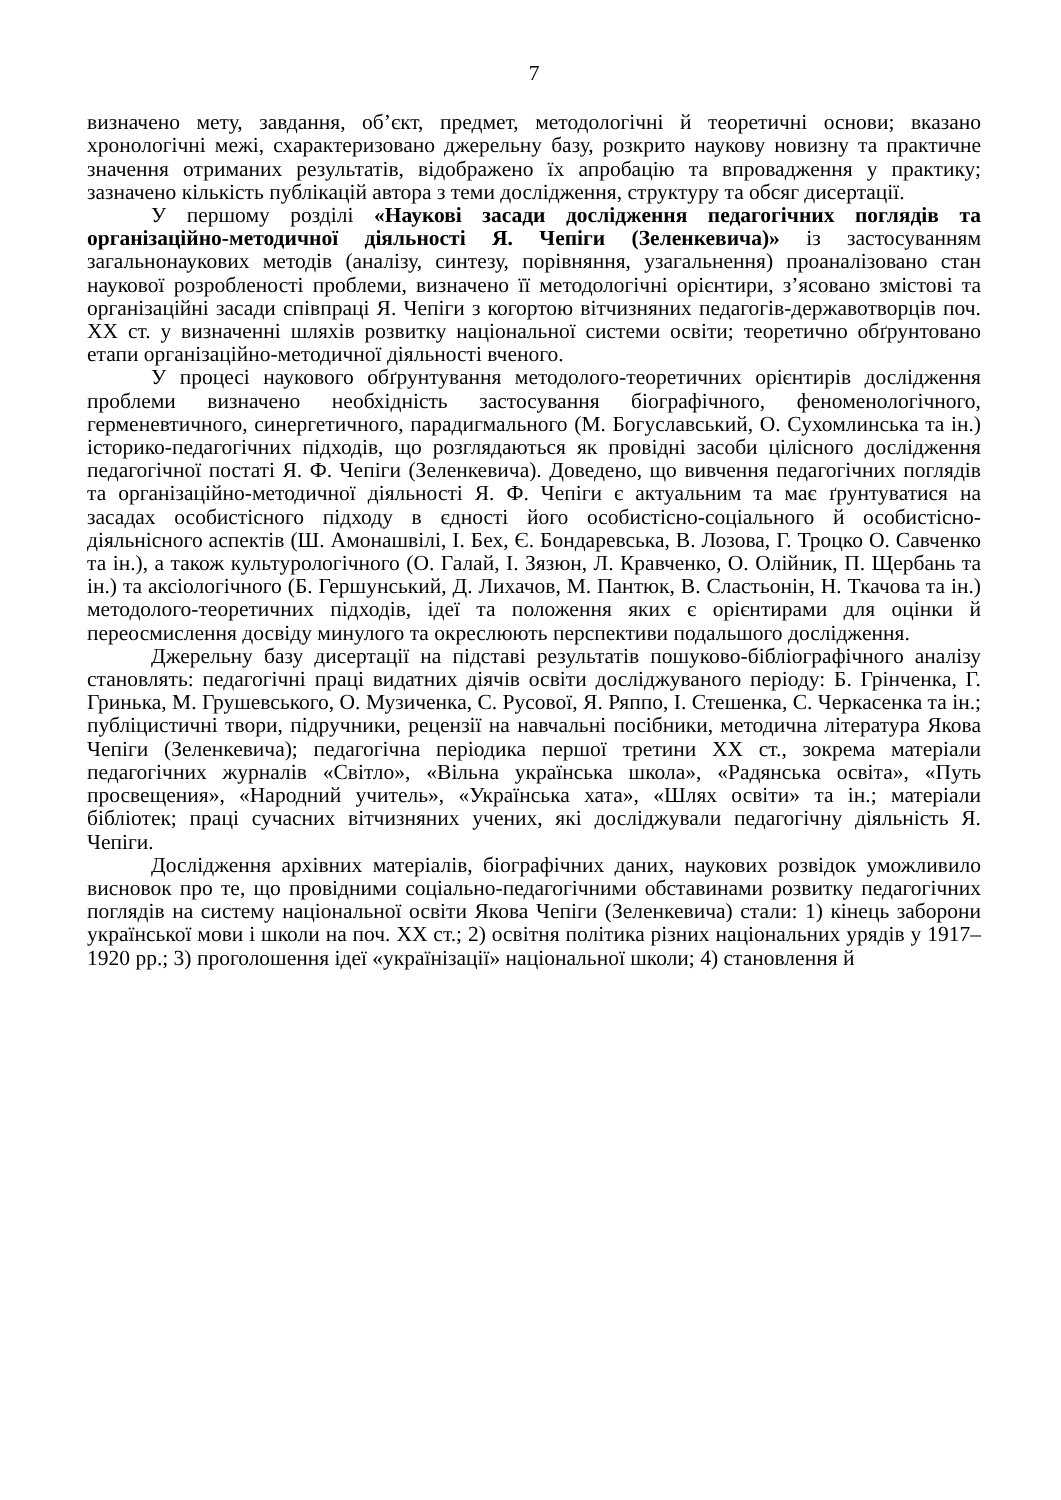7
визначено мету, завдання, об’єкт, предмет, методологічні й теоретичні основи; вказано хронологічні межі, схарактеризовано джерельну базу, розкрито наукову новизну та практичне значення отриманих результатів, відображено їх апробацію та впровадження у практику; зазначено кількість публікацій автора з теми дослідження, структуру та обсяг дисертації.
У першому розділі «Наукові засади дослідження педагогічних поглядів та організаційно-методичної діяльності Я. Чепіги (Зеленкевича)» із застосуванням загальнонаукових методів (аналізу, синтезу, порівняння, узагальнення) проаналізовано стан наукової розробленості проблеми, визначено її методологічні орієнтири, з’ясовано змістові та організаційні засади співпраці Я. Чепіги з когортою вітчизняних педагогів-державотворців поч. ХХ ст. у визначенні шляхів розвитку національної системи освіти; теоретично обґрунтовано етапи організаційно-методичної діяльності вченого.
У процесі наукового обґрунтування методолого-теоретичних орієнтирів дослідження проблеми визначено необхідність застосування біографічного, феноменологічного, герменевтичного, синергетичного, парадигмального (М. Богуславський, О. Сухомлинська та ін.) історико-педагогічних підходів, що розглядаються як провідні засоби цілісного дослідження педагогічної постаті Я. Ф. Чепіги (Зеленкевича). Доведено, що вивчення педагогічних поглядів та організаційно-методичної діяльності Я. Ф. Чепіги є актуальним та має ґрунтуватися на засадах особистісного підходу в єдності його особистісно-соціального й особистісно-діяльнісного аспектів (Ш. Амонашвілі, І. Бех, Є. Бондаревська, В. Лозова, Г. Троцко О. Савченко та ін.), а також культурологічного (О. Галай, І. Зязюн, Л. Кравченко, О. Олійник, П. Щербань та ін.) та аксіологічного (Б. Гершунський, Д. Лихачов, М. Пантюк, В. Сластьонін, Н. Ткачова та ін.) методолого-теоретичних підходів, ідеї та положення яких є орієнтирами для оцінки й переосмислення досвіду минулого та окреслюють перспективи подальшого дослідження.
Джерельну базу дисертації на підставі результатів пошуково-бібліографічного аналізу становлять: педагогічні праці видатних діячів освіти досліджуваного періоду: Б. Грінченка, Г. Гринька, М. Грушевського, О. Музиченка, С. Русової, Я. Ряппо, І. Стешенка, С. Черкасенка та ін.; публіцистичні твори, підручники, рецензії на навчальні посібники, методична література Якова Чепіги (Зеленкевича); педагогічна періодика першої третини ХХ ст., зокрема матеріали педагогічних журналів «Світло», «Вільна українська школа», «Радянська освіта», «Путь просвещения», «Народний учитель», «Українська хата», «Шлях освіти» та ін.; матеріали бібліотек; праці сучасних вітчизняних учених, які досліджували педагогічну діяльність Я. Чепіги.
Дослідження архівних матеріалів, біографічних даних, наукових розвідок уможливило висновок про те, що провідними соціально-педагогічними обставинами розвитку педагогічних поглядів на систему національної освіти Якова Чепіги (Зеленкевича) стали: 1) кінець заборони української мови і школи на поч. ХХ ст.; 2) освітня політика різних національних урядів у 1917–1920 рр.; 3) проголошення ідеї «українізації» національної школи; 4) становлення й